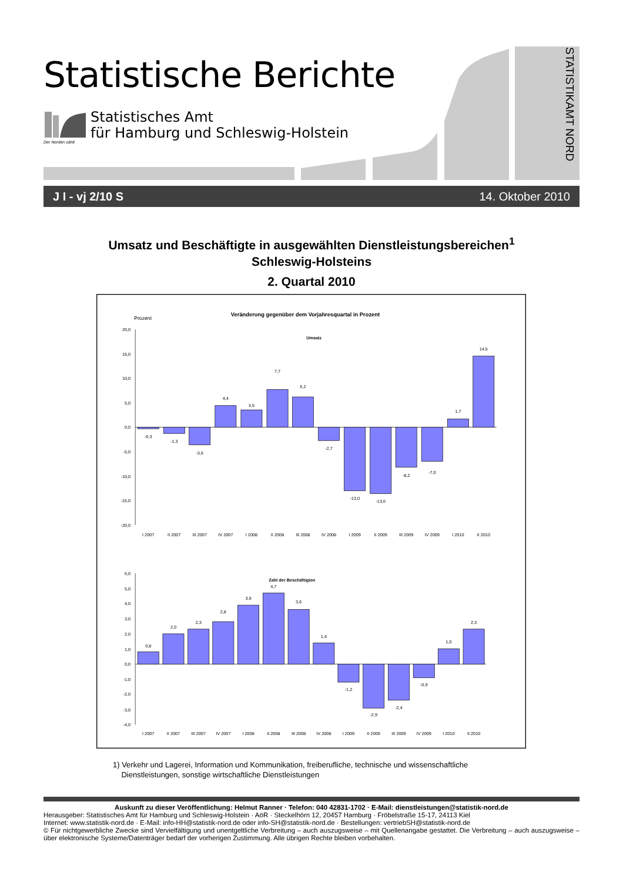Statistische Berichte
Statistisches Amt
für Hamburg und Schleswig-Holstein
Der Norden zählt
STATISTIKAMT NORD
J I - vj 2/10 S 14. Oktober 2010
Umsatz und Beschäftigte in ausgewählten Dienstleistungsbereichen<sup>1</sup>
Schleswig-Holsteins
2. Quartal 2010
Prozent
Veränderung gegenüber dem Vorjahresquartal in Prozent
Umsatz
20,0
15,0
10,0
5,0
0,0
-5,0
-10,0
-15,0
-20,0
-0,3
-1,3
-3,6
4,4
3,5
7,7
6,2
-2,7
-13,0
-13,6
-8,2
-7,0
1,7
14,5
I 2007
II 2007
III 2007
IV 2007
I 2008
II 2008
III 2008
IV 2008
I 2009
II 2009
III 2009
IV 2009
I 2010
II 2010
Zahl der Beschäftigten
6,0
5,0
4,0
3,0
2,0
1,0
0,0
-1,0
-2,0
-3,0
-4,0
0,8
2,0
2,3
2,8
3,9
4,7
3,6
1,4
-1,2
-2,9
-2,4
-0,9
1,0
2,3
I 2007
II 2007
III 2007
IV 2007
I 2008
II 2008
III 2008
IV 2008
I 2009
II 2009
III 2009
IV 2009
I 2010
II 2010
1) Verkehr und Lagerei, Information und Kommunikation, freiberufliche, technische und wissenschaftliche
Dienstleistungen, sonstige wirtschaftliche Dienstleistungen
Auskunft zu dieser Veröffentlichung: Helmut Ranner · Telefon: 040 42831-1702 · E-Mail: dienstleistungen@statistik-nord.de
Herausgeber: Statistisches Amt für Hamburg und Schleswig-Holstein · AöR · Steckelhörn 12, 20457 Hamburg · Fröbelstraße 15-17, 24113 Kiel
Internet: www.statistik-nord.de · E-Mail: info-HH@statistik-nord.de oder info-SH@statistik-nord.de · Bestellungen: vertriebSH@statistik-nord.de
© Für nichtgewerbliche Zwecke sind Vervielfältigung und unentgeltliche Verbreitung – auch auszugsweise – mit Quellenangabe gestattet. Die Verbreitung – auch auszugsweise – über elektronische Systeme/Datenträger bedarf der vorherigen Zustimmung. Alle übrigen Rechte bleiben vorbehalten.